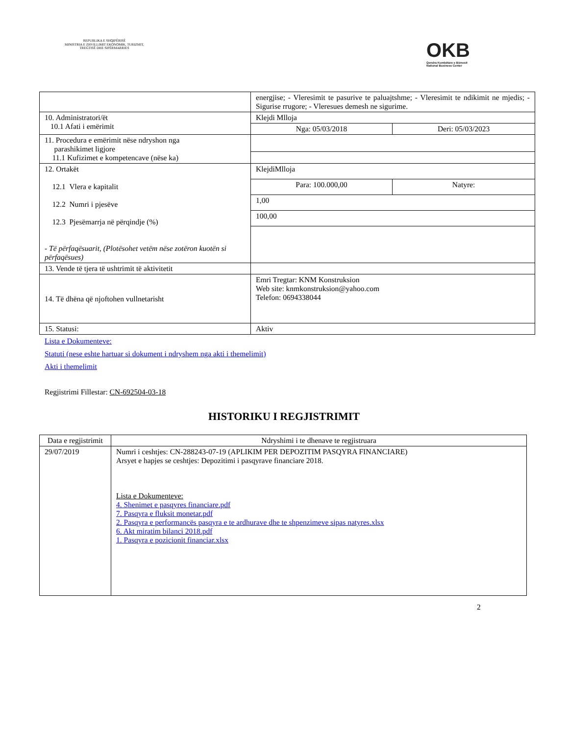REPUBLIKA E SHQIPËRISË
MINISTRIA E ZHVILLIMIT EKONOMIK, TURIZMIT, TREGTISË DHE SIPËRMARRJES
OKB
Qendra Kombëtare e Biznesit
National Business Center
| | energjise; - Vleresimit te pasurive te paluajtshme; - Vleresimit te ndikimit ne mjedis; - Sigurise rrugore; - Vleresues demesh ne sigurime. | |
| 10. Administratori/ët 10.1 Afati i emërimit | Klejdi Mlloja | |
| | Nga: 05/03/2018 | Deri: 05/03/2023 |
| 11. Procedura e emërimit nëse ndryshon nga parashikimet ligjore 11.1 Kufizimet e kompetencave (nëse ka) | | |
| 12. Ortakët 12.1 Vlera e kapitalit 12.2 Numri i pjesëve 12.3 Pjesëmarrja në përqindje (%) - Të përfaqësuarit, (Plotësohet vetëm nëse zotëron kuotën si përfaqësues) | KlejdiMlloja | |
| | Para: 100.000,00 | Natyre: |
| | 1,00 | |
| | 100,00 | |
| 13. Vende të tjera të ushtrimit të aktivitetit | | |
| 14. Të dhëna që njoftohen vullnetarisht | Emri Tregtar: KNM Konstruksion Web site: knmkonstruksion@yahoo.com Telefon: 0694338044 | |
| 15. Statusi: | Aktiv | |
Lista e Dokumenteve:
Statuti (nese eshte hartuar si dokument i ndryshem nga akti i themelimit)
Akti i themelimit
Regjistrimi Fillestar: CN-692504-03-18
HISTORIKU I REGJISTRIMIT
| Data e regjistrimit | Ndryshimi i te dhenave te regjistruara |
| --- | --- |
| 29/07/2019 | Numri i ceshtjes: CN-288243-07-19 (APLIKIM PER DEPOZITIM PASQYRA FINANCIARE) Arsyet e hapjes se ceshtjes: Depozitimi i pasqyrave financiare 2018. Lista e Dokumenteve: 4. Shenimet e pasqyres financiare.pdf 7. Pasqyra e fluksit monetar.pdf 2. Pasqyra e performancës pasqyra e te ardhurave dhe te shpenzimeve sipas natyres.xlsx 6. Akt miratim bilanci 2018.pdf 1. Pasqyra e pozicionit financiar.xlsx |
2